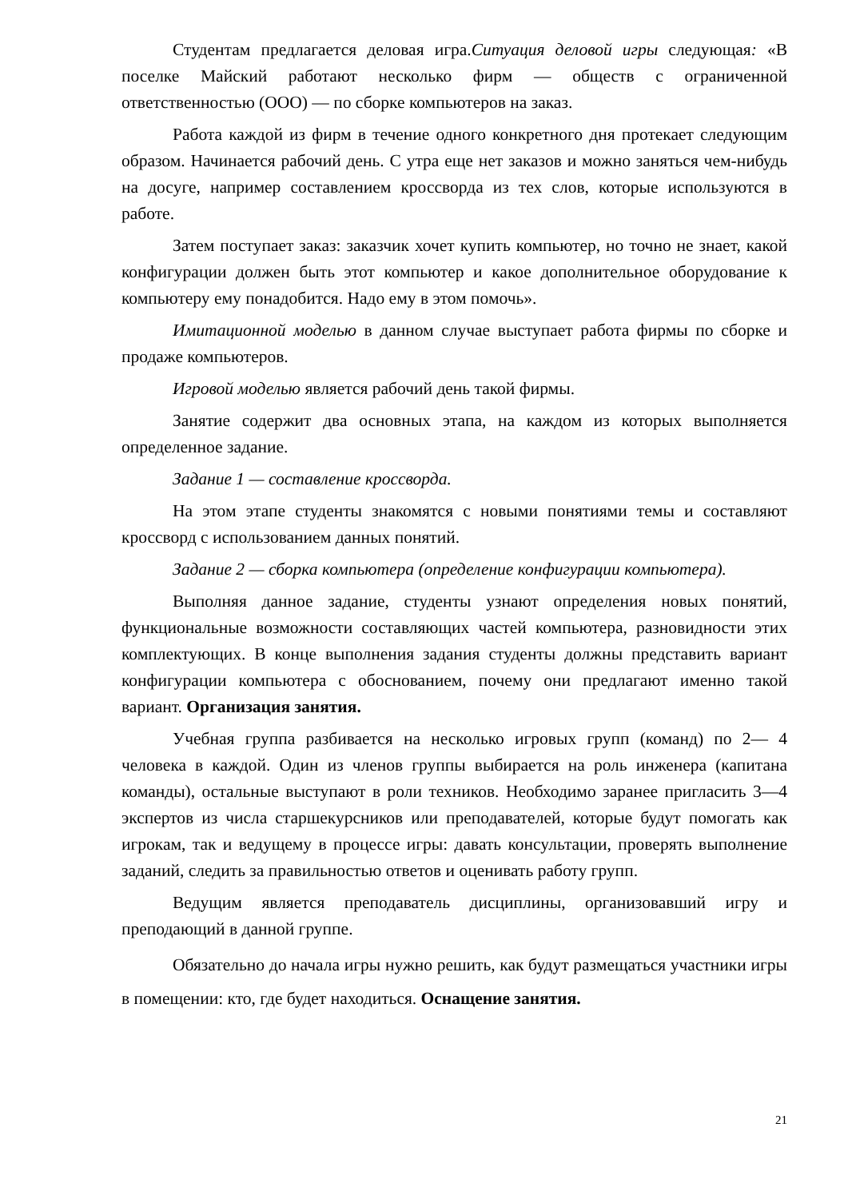Студентам предлагается деловая игра.Ситуация деловой игры следующая: «В поселке Майский работают несколько фирм — обществ с ограниченной ответственностью (ООО) — по сборке компьютеров на заказ.
Работа каждой из фирм в течение одного конкретного дня протекает следующим образом. Начинается рабочий день. С утра еще нет заказов и можно заняться чем-нибудь на досуге, например составлением кроссворда из тех слов, которые используются в работе.
Затем поступает заказ: заказчик хочет купить компьютер, но точно не знает, какой конфигурации должен быть этот компьютер и какое дополнительное оборудование к компьютеру ему понадобится. Надо ему в этом помочь».
Имитационной моделью в данном случае выступает работа фирмы по сборке и продаже компьютеров.
Игровой моделью является рабочий день такой фирмы.
Занятие содержит два основных этапа, на каждом из которых выполняется определенное задание.
Задание 1 — составление кроссворда.
На этом этапе студенты знакомятся с новыми понятиями темы и составляют кроссворд с использованием данных понятий.
Задание 2 — сборка компьютера (определение конфигурации компьютера).
Выполняя данное задание, студенты узнают определения новых понятий, функциональные возможности составляющих частей компьютера, разновидности этих комплектующих. В конце выполнения задания студенты должны представить вариант конфигурации компьютера с обоснованием, почему они предлагают именно такой вариант. Организация занятия.
Учебная группа разбивается на несколько игровых групп (команд) по 2— 4 человека в каждой. Один из членов группы выбирается на роль инженера (капитана команды), остальные выступают в роли техников. Необходимо заранее пригласить 3—4 экспертов из числа старшекурсников или преподавателей, которые будут помогать как игрокам, так и ведущему в процессе игры: давать консультации, проверять выполнение заданий, следить за правильностью ответов и оценивать работу групп.
Ведущим является преподаватель дисциплины, организовавший игру и преподающий в данной группе.
Обязательно до начала игры нужно решить, как будут размещаться участники игры в помещении: кто, где будет находиться. Оснащение занятия.
21